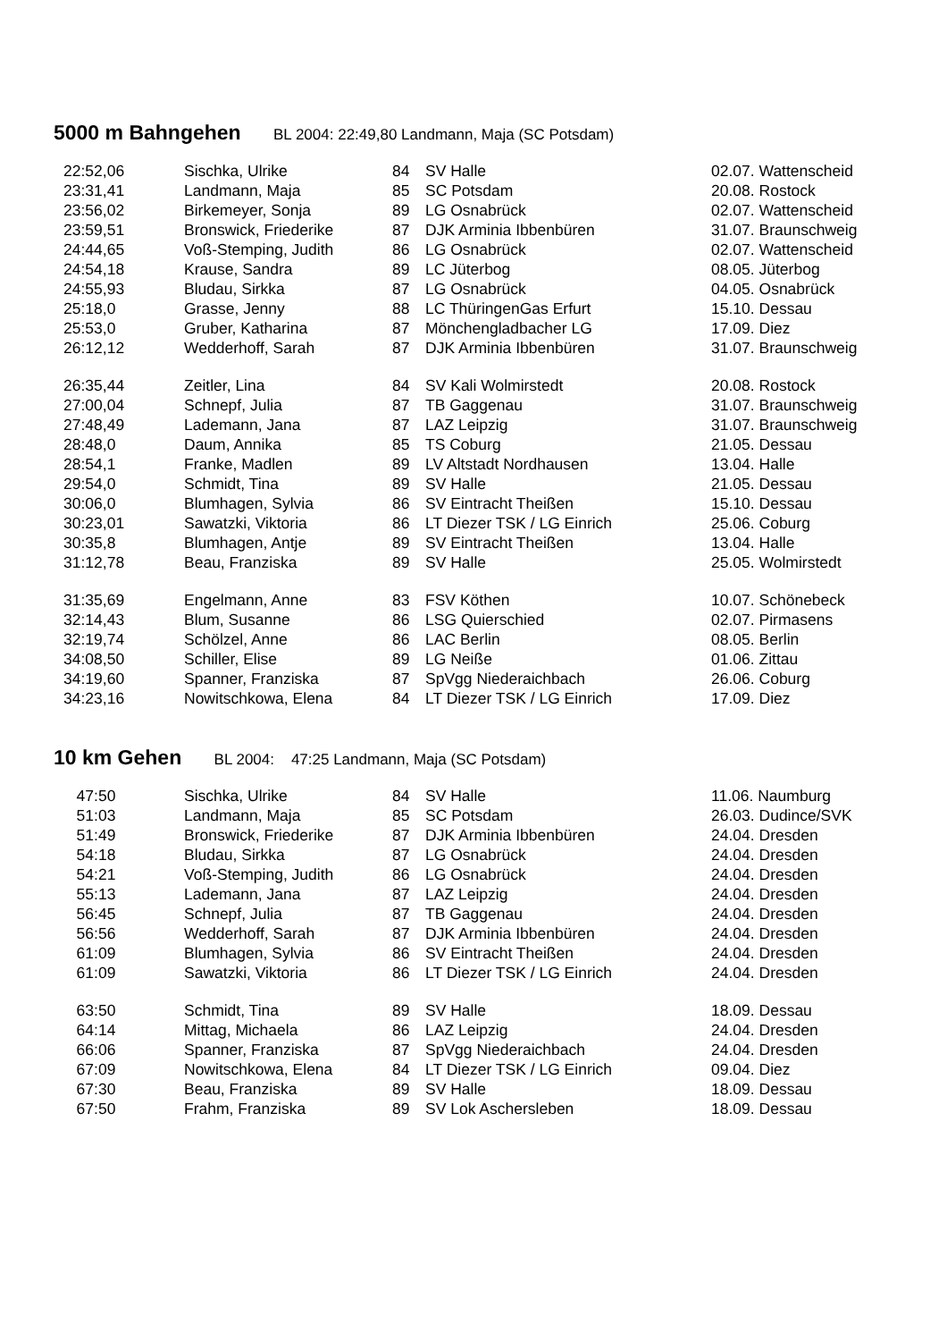5000 m Bahngehen BL 2004: 22:49,80 Landmann, Maja (SC Potsdam)
| 22:52,06 | Sischka, Ulrike | 84 | SV Halle | 02.07. Wattenscheid |
| 23:31,41 | Landmann, Maja | 85 | SC Potsdam | 20.08. Rostock |
| 23:56,02 | Birkemeyer, Sonja | 89 | LG Osnabrück | 02.07. Wattenscheid |
| 23:59,51 | Bronswick, Friederike | 87 | DJK Arminia Ibbenbüren | 31.07. Braunschweig |
| 24:44,65 | Voß-Stemping, Judith | 86 | LG Osnabrück | 02.07. Wattenscheid |
| 24:54,18 | Krause, Sandra | 89 | LC Jüterbog | 08.05. Jüterbog |
| 24:55,93 | Bludau, Sirkka | 87 | LG Osnabrück | 04.05. Osnabrück |
| 25:18,0 | Grasse, Jenny | 88 | LC ThüringenGas Erfurt | 15.10. Dessau |
| 25:53,0 | Gruber, Katharina | 87 | Mönchengladbacher LG | 17.09. Diez |
| 26:12,12 | Wedderhoff, Sarah | 87 | DJK Arminia Ibbenbüren | 31.07. Braunschweig |
| 26:35,44 | Zeitler, Lina | 84 | SV Kali Wolmirstedt | 20.08. Rostock |
| 27:00,04 | Schnepf, Julia | 87 | TB Gaggenau | 31.07. Braunschweig |
| 27:48,49 | Lademann, Jana | 87 | LAZ Leipzig | 31.07. Braunschweig |
| 28:48,0 | Daum, Annika | 85 | TS Coburg | 21.05. Dessau |
| 28:54,1 | Franke, Madlen | 89 | LV Altstadt Nordhausen | 13.04. Halle |
| 29:54,0 | Schmidt, Tina | 89 | SV Halle | 21.05. Dessau |
| 30:06,0 | Blumhagen, Sylvia | 86 | SV Eintracht Theißen | 15.10. Dessau |
| 30:23,01 | Sawatzki, Viktoria | 86 | LT Diezer TSK / LG Einrich | 25.06. Coburg |
| 30:35,8 | Blumhagen, Antje | 89 | SV Eintracht Theißen | 13.04. Halle |
| 31:12,78 | Beau, Franziska | 89 | SV Halle | 25.05. Wolmirstedt |
| 31:35,69 | Engelmann, Anne | 83 | FSV Köthen | 10.07. Schönebeck |
| 32:14,43 | Blum, Susanne | 86 | LSG Quierschied | 02.07. Pirmasens |
| 32:19,74 | Schölzel, Anne | 86 | LAC Berlin | 08.05. Berlin |
| 34:08,50 | Schiller, Elise | 89 | LG Neiße | 01.06. Zittau |
| 34:19,60 | Spanner, Franziska | 87 | SpVgg Niederaichbach | 26.06. Coburg |
| 34:23,16 | Nowitschkowa, Elena | 84 | LT Diezer TSK / LG Einrich | 17.09. Diez |
10 km Gehen BL 2004: 47:25 Landmann, Maja (SC Potsdam)
| 47:50 | Sischka, Ulrike | 84 | SV Halle | 11.06. Naumburg |
| 51:03 | Landmann, Maja | 85 | SC Potsdam | 26.03. Dudince/SVK |
| 51:49 | Bronswick, Friederike | 87 | DJK Arminia Ibbenbüren | 24.04. Dresden |
| 54:18 | Bludau, Sirkka | 87 | LG Osnabrück | 24.04. Dresden |
| 54:21 | Voß-Stemping, Judith | 86 | LG Osnabrück | 24.04. Dresden |
| 55:13 | Lademann, Jana | 87 | LAZ Leipzig | 24.04. Dresden |
| 56:45 | Schnepf, Julia | 87 | TB Gaggenau | 24.04. Dresden |
| 56:56 | Wedderhoff, Sarah | 87 | DJK Arminia Ibbenbüren | 24.04. Dresden |
| 61:09 | Blumhagen, Sylvia | 86 | SV Eintracht Theißen | 24.04. Dresden |
| 61:09 | Sawatzki, Viktoria | 86 | LT Diezer TSK / LG Einrich | 24.04. Dresden |
| 63:50 | Schmidt, Tina | 89 | SV Halle | 18.09. Dessau |
| 64:14 | Mittag, Michaela | 86 | LAZ Leipzig | 24.04. Dresden |
| 66:06 | Spanner, Franziska | 87 | SpVgg Niederaichbach | 24.04. Dresden |
| 67:09 | Nowitschkowa, Elena | 84 | LT Diezer TSK / LG Einrich | 09.04. Diez |
| 67:30 | Beau, Franziska | 89 | SV Halle | 18.09. Dessau |
| 67:50 | Frahm, Franziska | 89 | SV Lok Aschersleben | 18.09. Dessau |